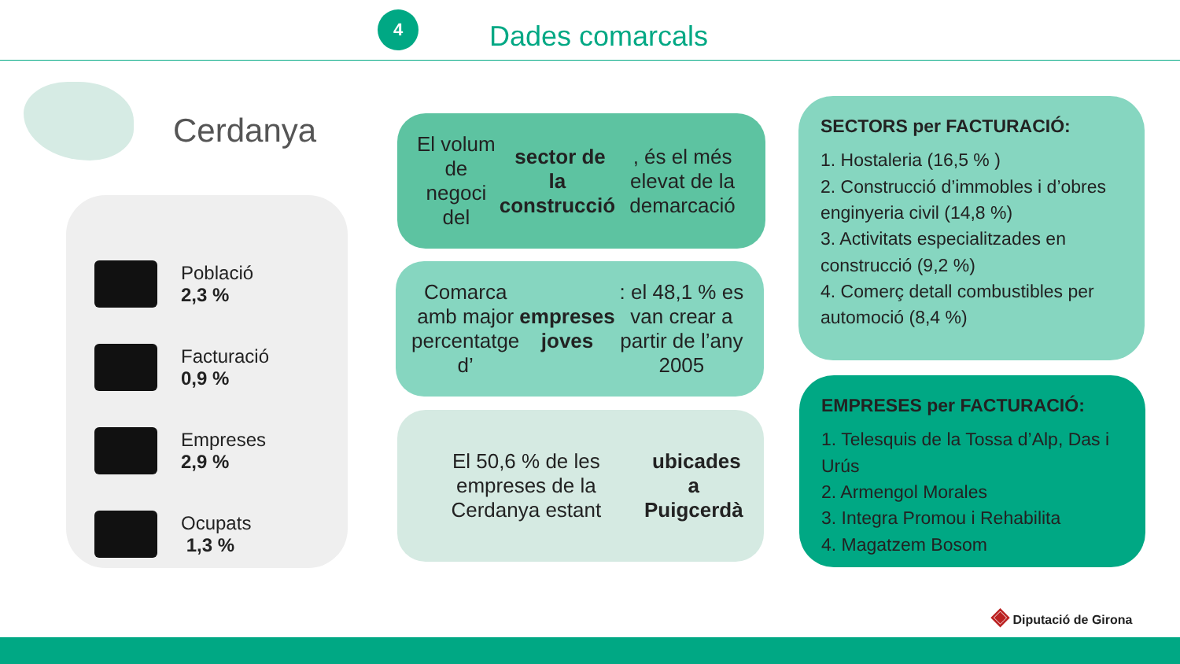4
Dades comarcals
Cerdanya
Població
2,3 %
Facturació
0,9 %
Empreses
2,9 %
Ocupats
1,3 %
El volum de negoci del sector de la construcció, és el més elevat de la demarcació
Comarca amb major percentatge d’ empreses joves: el 48,1 % es van crear a partir de l’any 2005
El 50,6 % de les empreses de la Cerdanya estant ubicades a Puigcerdà
SECTORS per FACTURACIÓ:
1. Hostaleria (16,5 % )
2. Construcció d’immobles i d’obres enginyeria civil (14,8 %)
3. Activitats especialitzades en construcció (9,2 %)
4. Comerç detall combustibles per automoció (8,4 %)
EMPRESES per FACTURACIÓ:
1. Telesquis de la Tossa d’Alp, Das i Urús
2. Armengol Morales
3. Integra Promou i Rehabilita
4. Magatzem Bosom
◈ Diputació de Girona